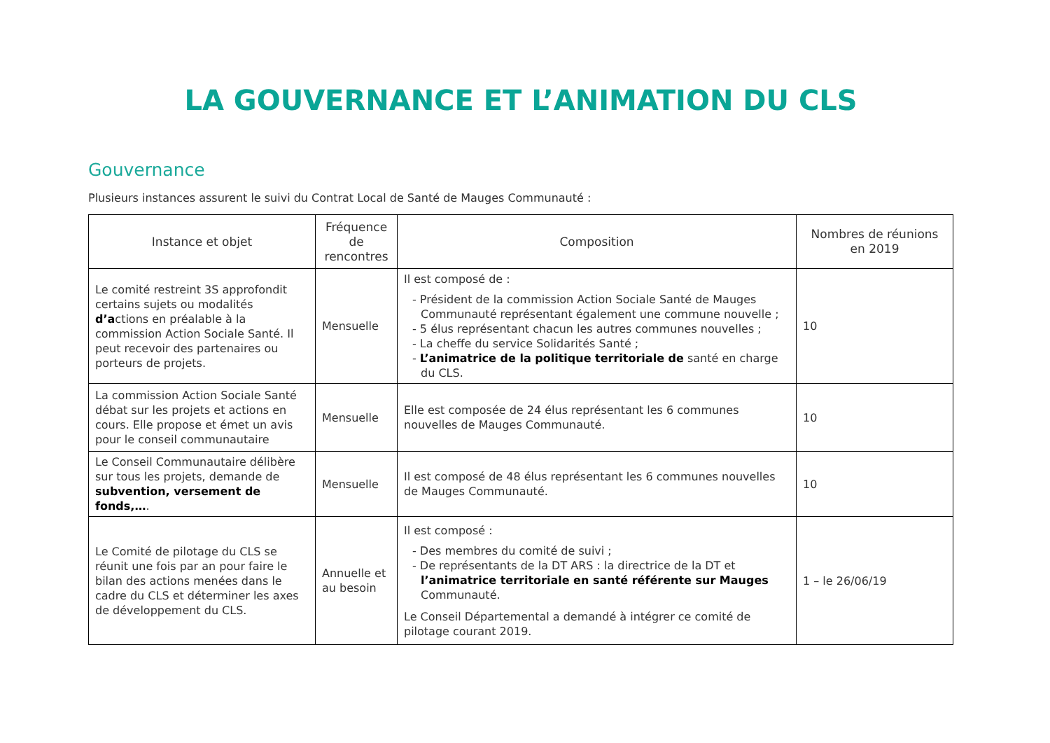LA GOUVERNANCE ET L’ANIMATION DU CLS
Gouvernance
Plusieurs instances assurent le suivi du Contrat Local de Santé de Mauges Communauté :
| Instance et objet | Fréquence de rencontres | Composition | Nombres de réunions en 2019 |
| --- | --- | --- | --- |
| Le comité restreint 3S approfondit certains sujets ou modalités d’a ctions en préalable à la commission Action Sociale Santé. Il peut recevoir des partenaires ou porteurs de projets. | Mensuelle | Il est composé de : - Président de la commission Action Sociale Santé de Mauges Communauté représentant également une commune nouvelle ; - 5 élus représentant chacun les autres communes nouvelles ; - La cheffe du service Solidarités Santé ; - L’animatrice de la politique territoriale de santé en charge du CLS. | 10 |
| La commission Action Sociale Santé débat sur les projets et actions en cours. Elle propose et émet un avis pour le conseil communautaire | Mensuelle | Elle est composée de 24 élus représentant les 6 communes nouvelles de Mauges Communauté. | 10 |
| Le Conseil Communautaire délibère sur tous les projets, demande de subvention, versement de fonds,… . | Mensuelle | Il est composé de 48 élus représentant les 6 communes nouvelles de Mauges Communauté. | 10 |
| Le Comité de pilotage du CLS se réunit une fois par an pour faire le bilan des actions menées dans le cadre du CLS et déterminer les axes de développement du CLS. | Annuelle et au besoin | Il est composé : - Des membres du comité de suivi ; - De représentants de la DT ARS : la directrice de la DT et l’animatrice territoriale en santé référente sur Mauges Communauté. Le Conseil Départemental a demandé à intégrer ce comité de pilotage courant 2019. | 1 – le 26/06/19 |